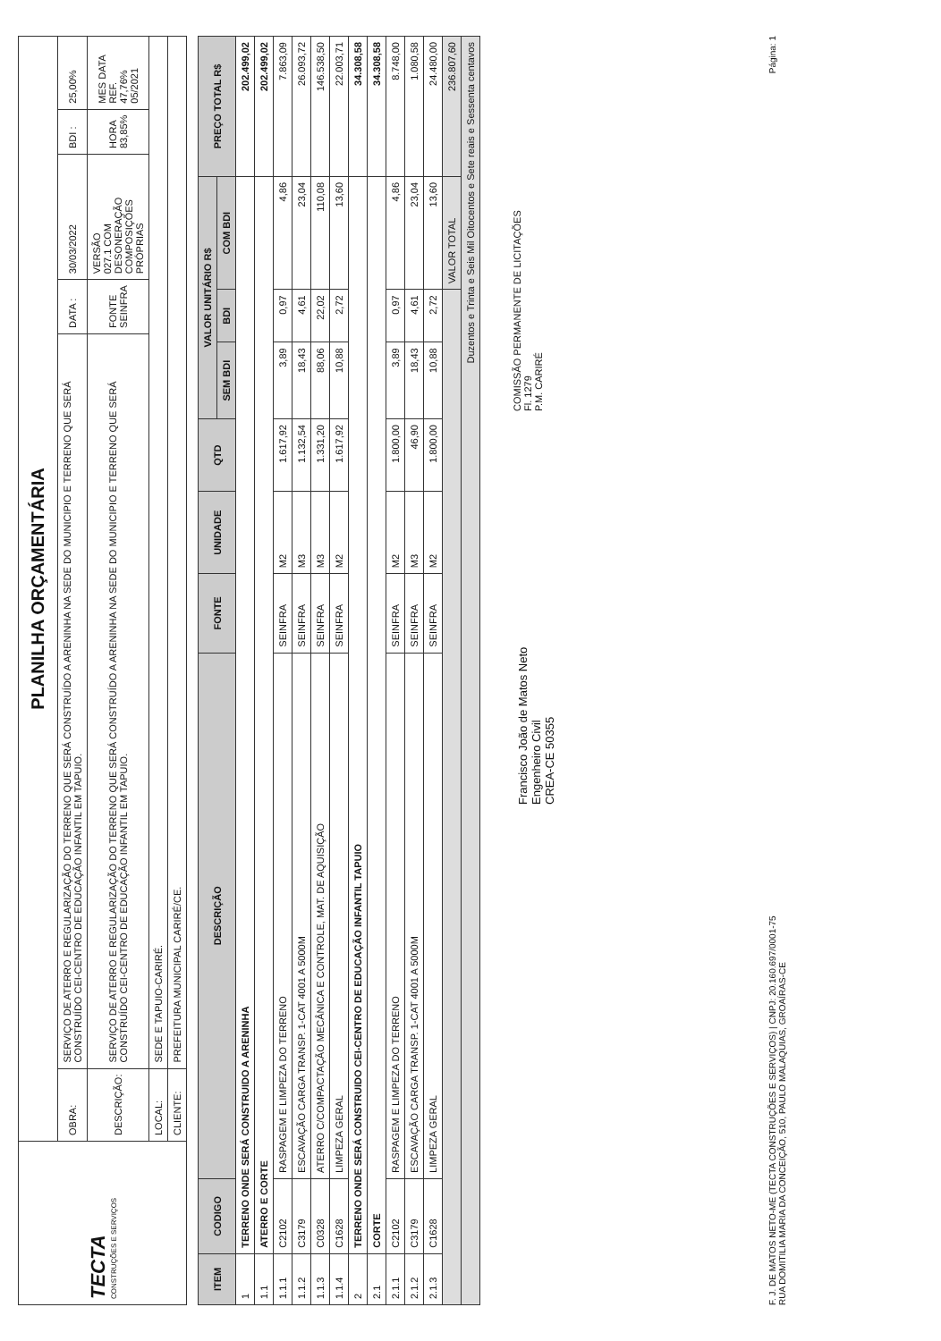| TECTA CONSTRUÇÕES E SERVIÇOS | PLANILHA ORÇAMENTÁRIA | | | | | |
| | OBRA: | SERVIÇO DE ATERRO E REGULARIZAÇÃO DO TERRENO QUE SERÁ CONSTRUÍDO A ARENINHA NA SEDE DO MUNICIPIO E TERRENO QUE SERÁ CONSTRUÍDO CEI-CENTRO DE EDUCAÇÃO INFANTIL EM TAPUIO. | DATA : | 30/03/2022 | BDI : | 25,00% |
| | DESCRIÇÃO: | SERVIÇO DE ATERRO E REGULARIZAÇÃO DO TERRENO QUE SERÁ CONSTRUÍDO A ARENINHA NA SEDE DO MUNICIPIO E TERRENO QUE SERÁ CONSTRUÍDO CEI-CENTRO DE EDUCAÇÃO INFANTIL EM TAPUIO. | FONTE SEINFRA | VERSÃO 027.1 COM DESONERAÇÃO COMPOSIÇÕES PRÓPRIAS | HORA 83,85% | MES DATA REF. 47,76% 05/2021 |
| | LOCAL: | SEDE E TAPUIO-CARIRÉ. | | | | |
| | CLIENTE: | PREFEITURA MUNICIPAL CARIRÉ/CE. | | | | |
| ITEM | CODIGO | DESCRIÇÃO | FONTE | UNIDADE | QTD | VALOR UNITÁRIO R$ | | | PREÇO TOTAL R$ |
| --- | --- | --- | --- | --- | --- | --- | --- | --- | --- |
| | | | | | | SEM BDI | BDI | COM BDI | |
| 1 | TERRENO ONDE SERÁ CONSTRUIDO A ARENINHA | | | | | | | | 202.499,02 |
| 1.1 | ATERRO E CORTE | | | | | | | | 202.499,02 |
| 1.1.1 | C2102 | RASPAGEM E LIMPEZA DO TERRENO | SEINFRA | M2 | 1.617,92 | 3,89 | 0,97 | 4,86 | 7.863,09 |
| 1.1.2 | C3179 | ESCAVAÇÃO CARGA TRANSP. 1-CAT 4001 A 5000M | SEINFRA | M3 | 1.132,54 | 18,43 | 4,61 | 23,04 | 26.093,72 |
| 1.1.3 | C0328 | ATERRO C/COMPACTAÇÃO MECÂNICA E CONTROLE, MAT. DE AQUISIÇÃO | SEINFRA | M3 | 1.331,20 | 88,06 | 22,02 | 110,08 | 146.538,50 |
| 1.1.4 | C1628 | LIMPEZA GERAL | SEINFRA | M2 | 1.617,92 | 10,88 | 2,72 | 13,60 | 22.003,71 |
| 2 | TERRENO ONDE SERÁ CONSTRUIDO CEI-CENTRO DE EDUCAÇÃO INFANTIL TAPUIO | | | | | | | | 34.308,58 |
| 2.1 | CORTE | | | | | | | | 34.308,58 |
| 2.1.1 | C2102 | RASPAGEM E LIMPEZA DO TERRENO | SEINFRA | M2 | 1.800,00 | 3,89 | 0,97 | 4,86 | 8.748,00 |
| 2.1.2 | C3179 | ESCAVAÇÃO CARGA TRANSP. 1-CAT 4001 A 5000M | SEINFRA | M3 | 46,90 | 18,43 | 4,61 | 23,04 | 1.080,58 |
| 2.1.3 | C1628 | LIMPEZA GERAL | SEINFRA | M2 | 1.800,00 | 10,88 | 2,72 | 13,60 | 24.480,00 |
| | | | | | | | | VALOR TOTAL | 236.807,60 |
| Duzentos e Trinta e Seis Mil Oitocentos e Sete reais e Sessenta centavos | | | | | | | | | |
Francisco João de Matos Neto
Engenheiro Civil
CREA-CE 50355
COMISSÃO PERMANENTE DE LICITAÇÕES
Fl. 1279
P.M. CARIRÉ
F. J. DE MATOS NETO-ME (TECTA CONSTRUÇÕES E SERVIÇOS) | CNPJ: 20.160.697/0001-75
RUA DOMITILIA MARIA DA CONCEIÇÃO, 510, PAULO MALAQUIAS, GROAÍRAS-CE
Página: 1